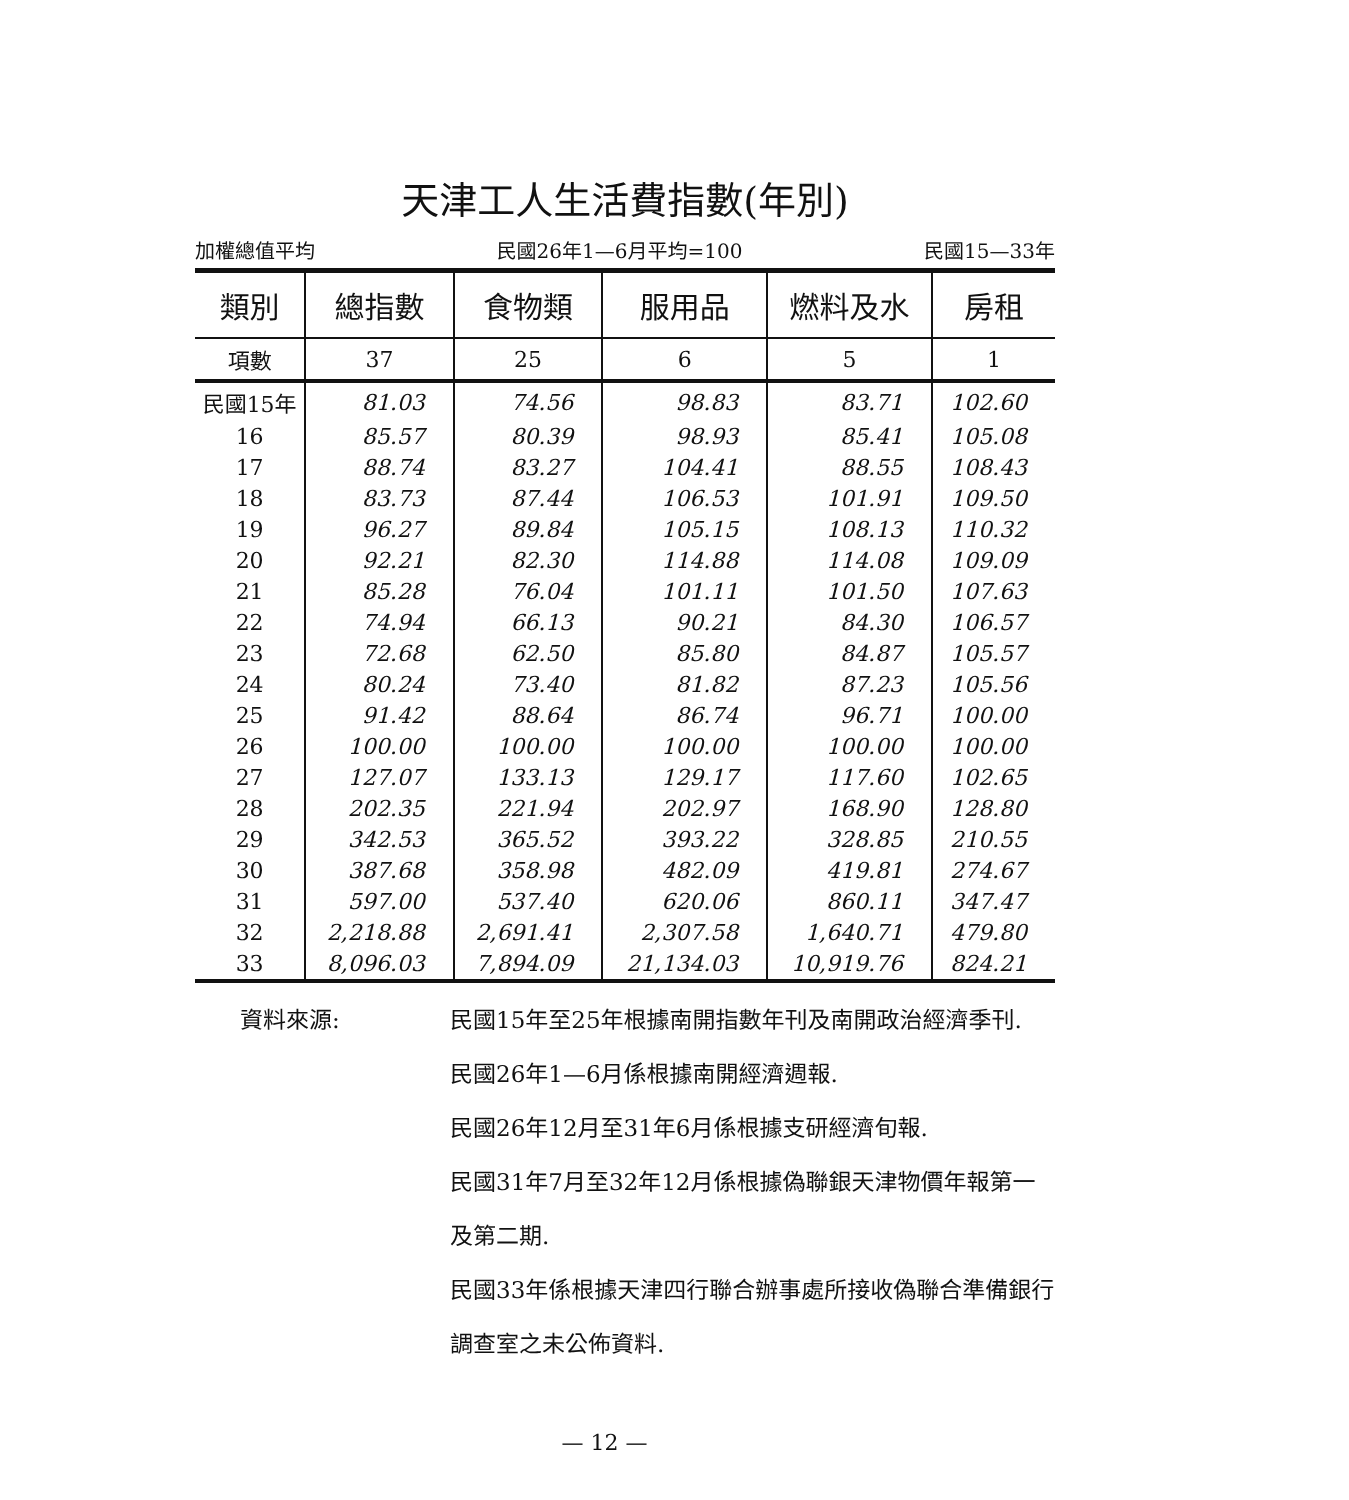天津工人生活費指數(年別)
加權總值平均 民國26年1—6月平均=100 民國15—33年
| 類別 | 總指數 | 食物類 | 服用品 | 燃料及水 | 房租 |
| --- | --- | --- | --- | --- | --- |
| 項數 | 37 | 25 | 6 | 5 | 1 |
| 民國15年 | 81.03 | 74.56 | 98.83 | 83.71 | 102.60 |
| 16 | 85.57 | 80.39 | 98.93 | 85.41 | 105.08 |
| 17 | 88.74 | 83.27 | 104.41 | 88.55 | 108.43 |
| 18 | 83.73 | 87.44 | 106.53 | 101.91 | 109.50 |
| 19 | 96.27 | 89.84 | 105.15 | 108.13 | 110.32 |
| 20 | 92.21 | 82.30 | 114.88 | 114.08 | 109.09 |
| 21 | 85.28 | 76.04 | 101.11 | 101.50 | 107.63 |
| 22 | 74.94 | 66.13 | 90.21 | 84.30 | 106.57 |
| 23 | 72.68 | 62.50 | 85.80 | 84.87 | 105.57 |
| 24 | 80.24 | 73.40 | 81.82 | 87.23 | 105.56 |
| 25 | 91.42 | 88.64 | 86.74 | 96.71 | 100.00 |
| 26 | 100.00 | 100.00 | 100.00 | 100.00 | 100.00 |
| 27 | 127.07 | 133.13 | 129.17 | 117.60 | 102.65 |
| 28 | 202.35 | 221.94 | 202.97 | 168.90 | 128.80 |
| 29 | 342.53 | 365.52 | 393.22 | 328.85 | 210.55 |
| 30 | 387.68 | 358.98 | 482.09 | 419.81 | 274.67 |
| 31 | 597.00 | 537.40 | 620.06 | 860.11 | 347.47 |
| 32 | 2,218.88 | 2,691.41 | 2,307.58 | 1,640.71 | 479.80 |
| 33 | 8,096.03 | 7,894.09 | 21,134.03 | 10,919.76 | 824.21 |
資料來源: 民國15年至25年根據南開指數年刊及南開政治經濟季刊.
民國26年1—6月係根據南開經濟週報.
民國26年12月至31年6月係根據支研經濟旬報.
民國31年7月至32年12月係根據偽聯銀天津物價年報第一及第二期.
民國33年係根據天津四行聯合辦事處所接收偽聯合準備銀行調查室之未公佈資料.
— 12 —